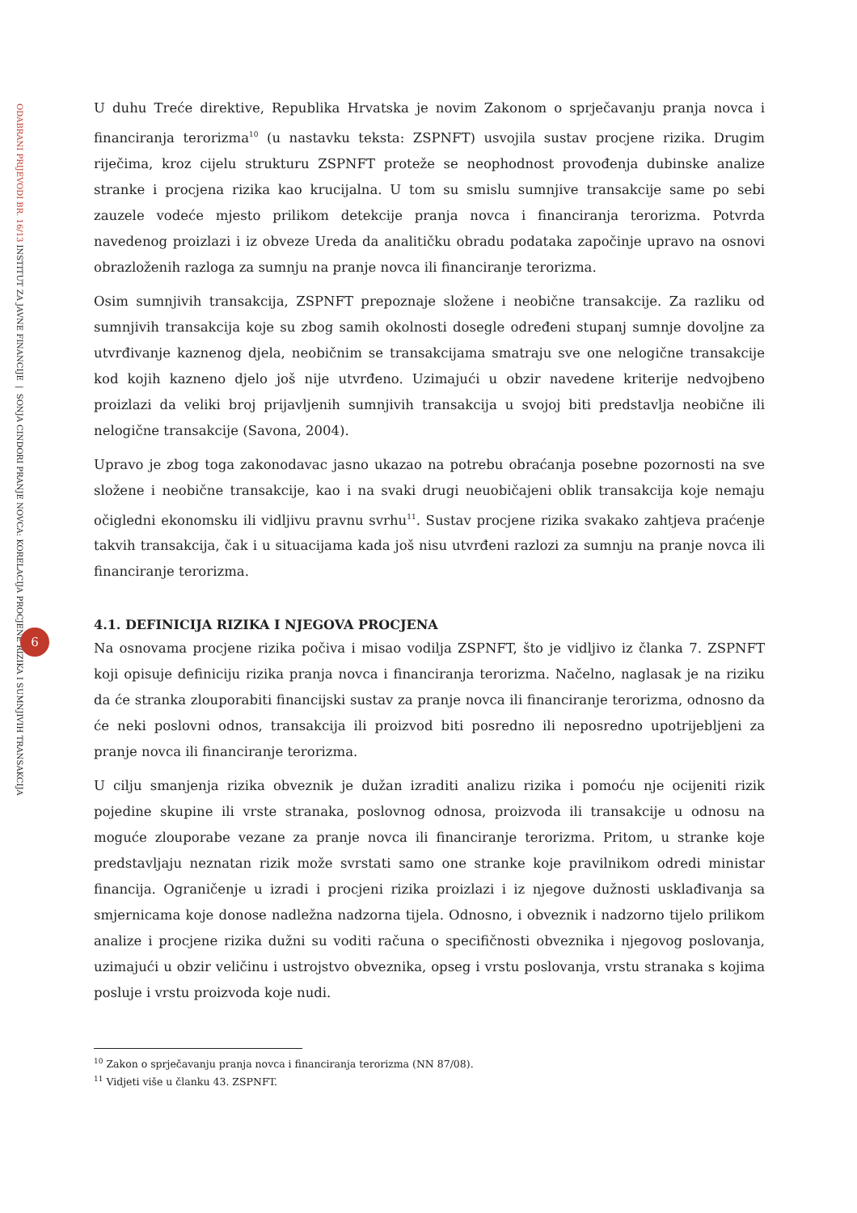ODABRANI PRIJEVODI BR. 16/13 INSTITUT ZA JAVNE FINANCIJE | SONJA CINDORI PRANJE NOVCA: KORELACIJA PROCJENE RIZIKA I SUMNJIVIH TRANSAKCIJA
6
U duhu Treće direktive, Republika Hrvatska je novim Zakonom o sprječavanju pranja novca i financiranja terorizma<sup>10</sup> (u nastavku teksta: ZSPNFT) usvojila sustav procjene rizika. Drugim riječima, kroz cijelu strukturu ZSPNFT proteže se neophodnost provođenja dubinske analize stranke i procjena rizika kao krucijalna. U tom su smislu sumnjive transakcije same po sebi zauzele vodeće mjesto prilikom detekcije pranja novca i financiranja terorizma. Potvrda navedenog proizlazi i iz obveze Ureda da analitičku obradu podataka započinje upravo na osnovi obrazloženih razloga za sumnju na pranje novca ili financiranje terorizma.
Osim sumnjivih transakcija, ZSPNFT prepoznaje složene i neobične transakcije. Za razliku od sumnjivih transakcija koje su zbog samih okolnosti dosegle određeni stupanj sumnje dovoljne za utvrđivanje kaznenog djela, neobičnim se transakcijama smatraju sve one nelogične transakcije kod kojih kazneno djelo još nije utvrđeno. Uzimajući u obzir navedene kriterije nedvojbeno proizlazi da veliki broj prijavljenih sumnjivih transakcija u svojoj biti predstavlja neobične ili nelogične transakcije (Savona, 2004).
Upravo je zbog toga zakonodavac jasno ukazao na potrebu obraćanja posebne pozornosti na sve složene i neobične transakcije, kao i na svaki drugi neuobičajeni oblik transakcija koje nemaju očigledni ekonomsku ili vidljivu pravnu svrhu<sup>11</sup>. Sustav procjene rizika svakako zahtjeva praćenje takvih transakcija, čak i u situacijama kada još nisu utvrđeni razlozi za sumnju na pranje novca ili financiranje terorizma.
4.1. DEFINICIJA RIZIKA I NJEGOVA PROCJENA
Na osnovama procjene rizika počiva i misao vodilja ZSPNFT, što je vidljivo iz članka 7. ZSPNFT koji opisuje definiciju rizika pranja novca i financiranja terorizma. Načelno, naglasak je na riziku da će stranka zlouporabiti financijski sustav za pranje novca ili financiranje terorizma, odnosno da će neki poslovni odnos, transakcija ili proizvod biti posredno ili neposredno upotrijebljeni za pranje novca ili financiranje terorizma.
U cilju smanjenja rizika obveznik je dužan izraditi analizu rizika i pomoću nje ocijeniti rizik pojedine skupine ili vrste stranaka, poslovnog odnosa, proizvoda ili transakcije u odnosu na moguće zlouporabe vezane za pranje novca ili financiranje terorizma. Pritom, u stranke koje predstavljaju neznatan rizik može svrstati samo one stranke koje pravilnikom odredi ministar financija. Ograničenje u izradi i procjeni rizika proizlazi i iz njegove dužnosti usklađivanja sa smjernicama koje donose nadležna nadzorna tijela. Odnosno, i obveznik i nadzorno tijelo prilikom analize i procjene rizika dužni su voditi računa o specifičnosti obveznika i njegovog poslovanja, uzimajući u obzir veličinu i ustrojstvo obveznika, opseg i vrstu poslovanja, vrstu stranaka s kojima posluje i vrstu proizvoda koje nudi.
<sup>10</sup> Zakon o sprječavanju pranja novca i financiranja terorizma (NN 87/08).
<sup>11</sup> Vidjeti više u članku 43. ZSPNFT.